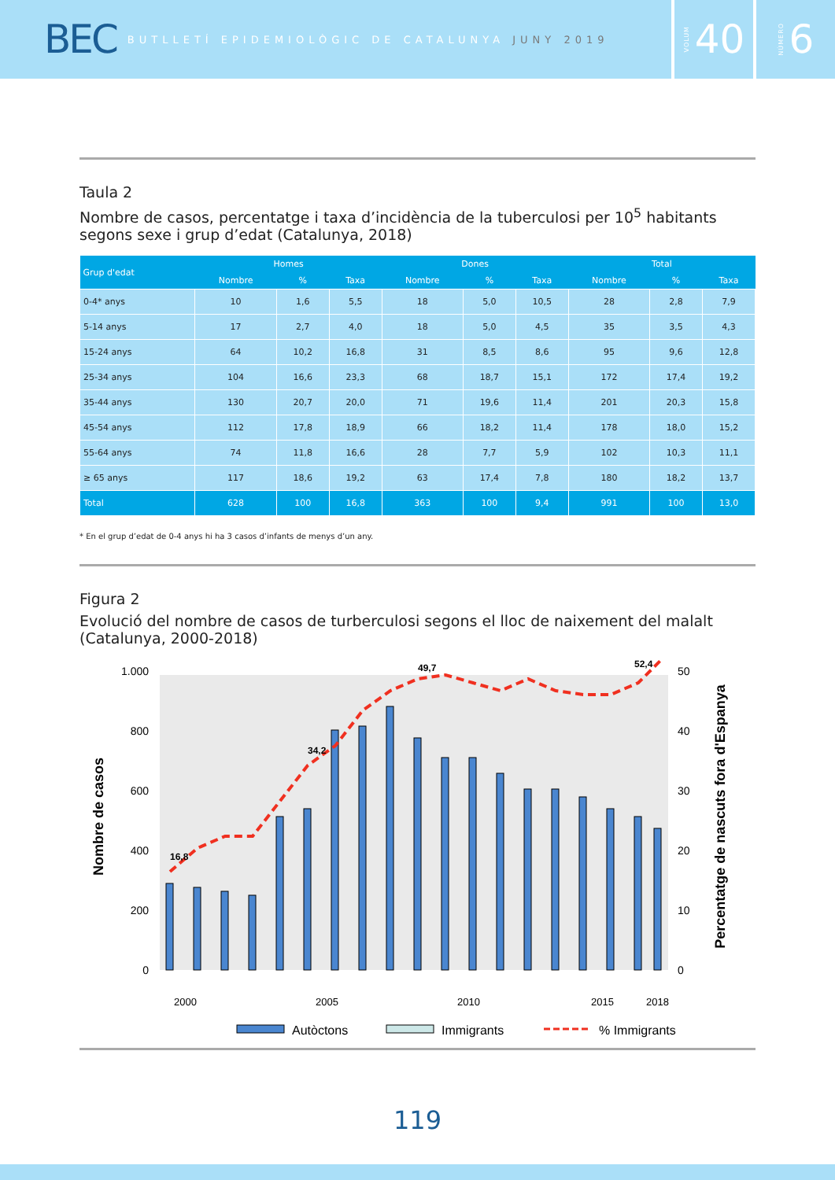BEC BUTLLETÍ EPIDEMIOLÒGIC DE CATALUNYA JUNY 2019
VOLUM 40
NÚMERO 6
Taula 2
Nombre de casos, percentatge i taxa d’incidència de la tuberculosi per 10<sup>5</sup> habitants segons sexe i grup d’edat (Catalunya, 2018)
| Grup d'edat | Homes | | | Dones | | | Total | | |
| --- | --- | --- | --- | --- | --- | --- | --- | --- | --- |
| | Nombre | % | Taxa | Nombre | % | Taxa | Nombre | % | Taxa |
| 0-4* anys | 10 | 1,6 | 5,5 | 18 | 5,0 | 10,5 | 28 | 2,8 | 7,9 |
| 5-14 anys | 17 | 2,7 | 4,0 | 18 | 5,0 | 4,5 | 35 | 3,5 | 4,3 |
| 15-24 anys | 64 | 10,2 | 16,8 | 31 | 8,5 | 8,6 | 95 | 9,6 | 12,8 |
| 25-34 anys | 104 | 16,6 | 23,3 | 68 | 18,7 | 15,1 | 172 | 17,4 | 19,2 |
| 35-44 anys | 130 | 20,7 | 20,0 | 71 | 19,6 | 11,4 | 201 | 20,3 | 15,8 |
| 45-54 anys | 112 | 17,8 | 18,9 | 66 | 18,2 | 11,4 | 178 | 18,0 | 15,2 |
| 55-64 anys | 74 | 11,8 | 16,6 | 28 | 7,7 | 5,9 | 102 | 10,3 | 11,1 |
| ≥ 65 anys | 117 | 18,6 | 19,2 | 63 | 17,4 | 7,8 | 180 | 18,2 | 13,7 |
| Total | 628 | 100 | 16,8 | 363 | 100 | 9,4 | 991 | 100 | 13,0 |
* En el grup d’edat de 0-4 anys hi ha 3 casos d’infants de menys d’un any.
Figura 2
Evolució del nombre de casos de turberculosi segons el lloc de naixement del malalt (Catalunya, 2000-2018)
Nombre de casos
Percentatge de nascuts fora d'Espanya
0
200
400
600
800
1.000
0
10
20
30
40
50
16,8
34,2
49,7
52,4
2000
2005
2010
2015
2018
Autòctons
Immigrants
% Immigrants
119